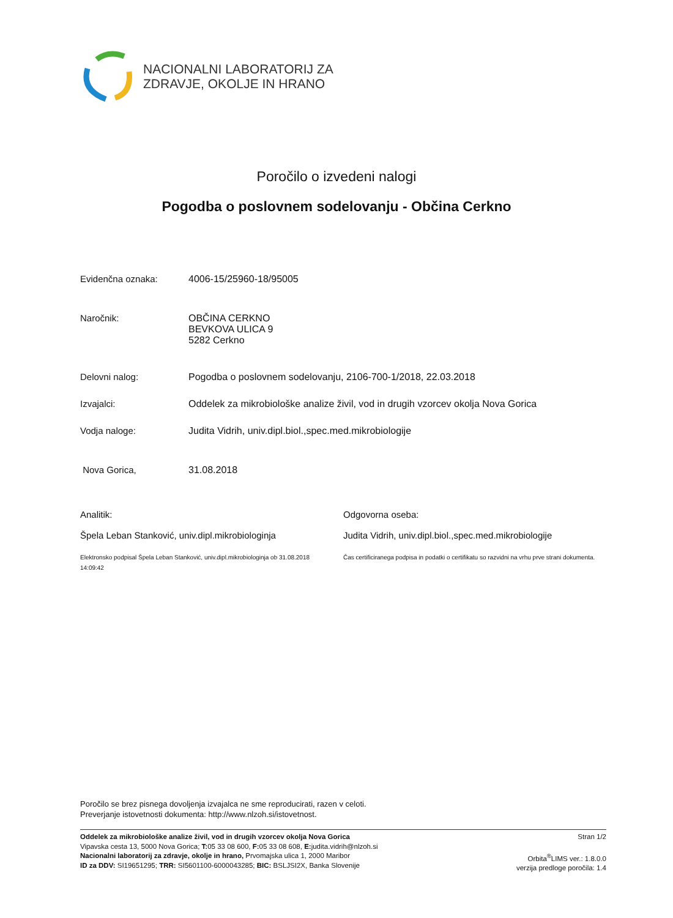NACIONALNI LABORATORIJ ZA
ZDRAVJE, OKOLJE IN HRANO
Poročilo o izvedeni nalogi
Pogodba o poslovnem sodelovanju - Občina Cerkno
Evidenčna oznaka: 4006-15/25960-18/95005
Naročnik: OBČINA CERKNO
BEVKOVA ULICA 9
5282 Cerkno
Delovni nalog: Pogodba o poslovnem sodelovanju, 2106-700-1/2018, 22.03.2018
Izvajalci: Oddelek za mikrobiološke analize živil, vod in drugih vzorcev okolja Nova Gorica
Vodja naloge: Judita Vidrih, univ.dipl.biol.,spec.med.mikrobiologije
Nova Gorica, 31.08.2018
Analitik:
Špela Leban Stanković, univ.dipl.mikrobiologinja
Elektronsko podpisal Špela Leban Stanković, univ.dipl.mikrobiologinja ob 31.08.2018
14:09:42
Odgovorna oseba:
Judita Vidrih, univ.dipl.biol.,spec.med.mikrobiologije
Čas certificiranega podpisa in podatki o certifikatu so razvidni na vrhu prve strani dokumenta.
Poročilo se brez pisnega dovoljenja izvajalca ne sme reproducirati, razen v celoti.
Preverjanje istovetnosti dokumenta: http://www.nlzoh.si/istovetnost.
Oddelek za mikrobiološke analize živil, vod in drugih vzorcev okolja Nova Gorica
Vipavska cesta 13, 5000 Nova Gorica; T: 05 33 08 600, F: 05 33 08 608, E: judita.vidrih@nlzoh.si
Nacionalni laboratorij za zdravje, okolje in hrano, Prvomajska ulica 1, 2000 Maribor
ID za DDV: SI19651295; TRR: SI5601100-6000043285; BIC: BSLJSI2X, Banka Slovenije
Stran 1/2
Orbita<sup>®</sup>LIMS ver.: 1.8.0.0
verzija predloge poročila: 1.4